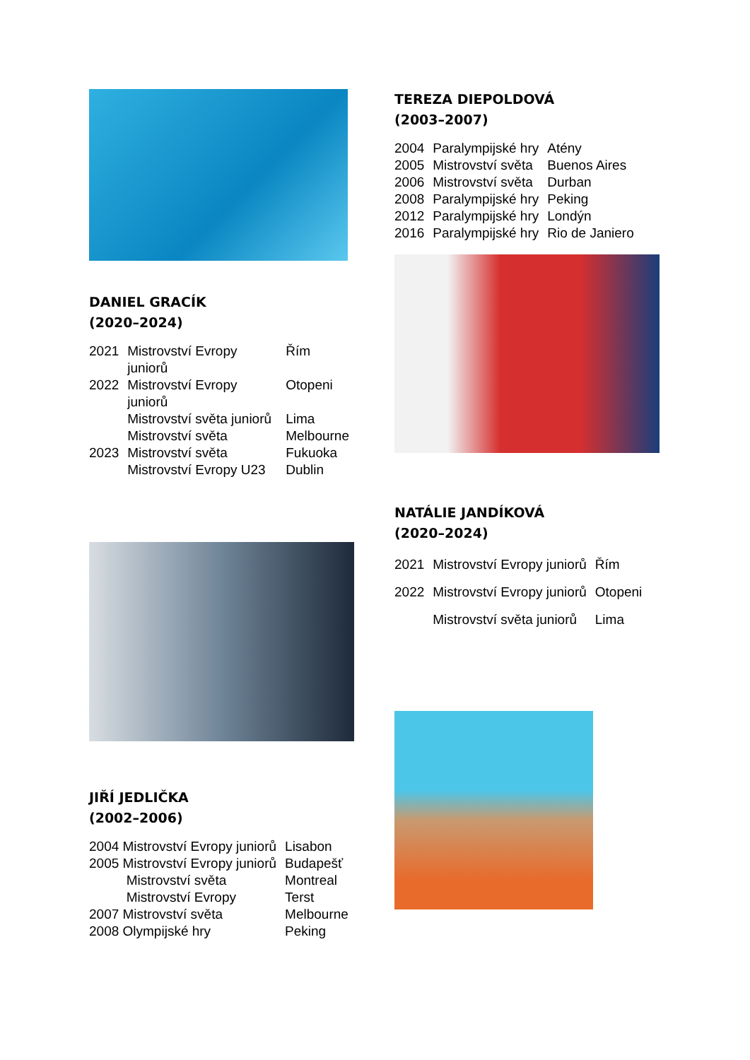DANIEL GRACÍK
(2020–2024)
| 2021 | Mistrovství Evropy juniorů | Řím |
| 2022 | Mistrovství Evropy juniorů | Otopeni |
| | Mistrovství světa juniorů | Lima |
| | Mistrovství světa | Melbourne |
| 2023 | Mistrovství světa | Fukuoka |
| | Mistrovství Evropy U23 | Dublin |
JIŘÍ JEDLIČKA
(2002–2006)
| 2004 Mistrovství Evropy juniorů | Lisabon |
| 2005 Mistrovství Evropy juniorů | Budapešť |
| Mistrovství světa | Montreal |
| Mistrovství Evropy | Terst |
| 2007 Mistrovství světa | Melbourne |
| 2008 Olympijské hry | Peking |
TEREZA DIEPOLDOVÁ
(2003–2007)
| 2004 | Paralympijské hry | Atény |
| 2005 | Mistrovství světa | Buenos Aires |
| 2006 | Mistrovství světa | Durban |
| 2008 | Paralympijské hry | Peking |
| 2012 | Paralympijské hry | Londýn |
| 2016 | Paralympijské hry | Rio de Janiero |
NATÁLIE JANDÍKOVÁ
(2020–2024)
| 2021 | Mistrovství Evropy juniorů | Řím |
| 2022 | Mistrovství Evropy juniorů | Otopeni |
| | Mistrovství světa juniorů | Lima |